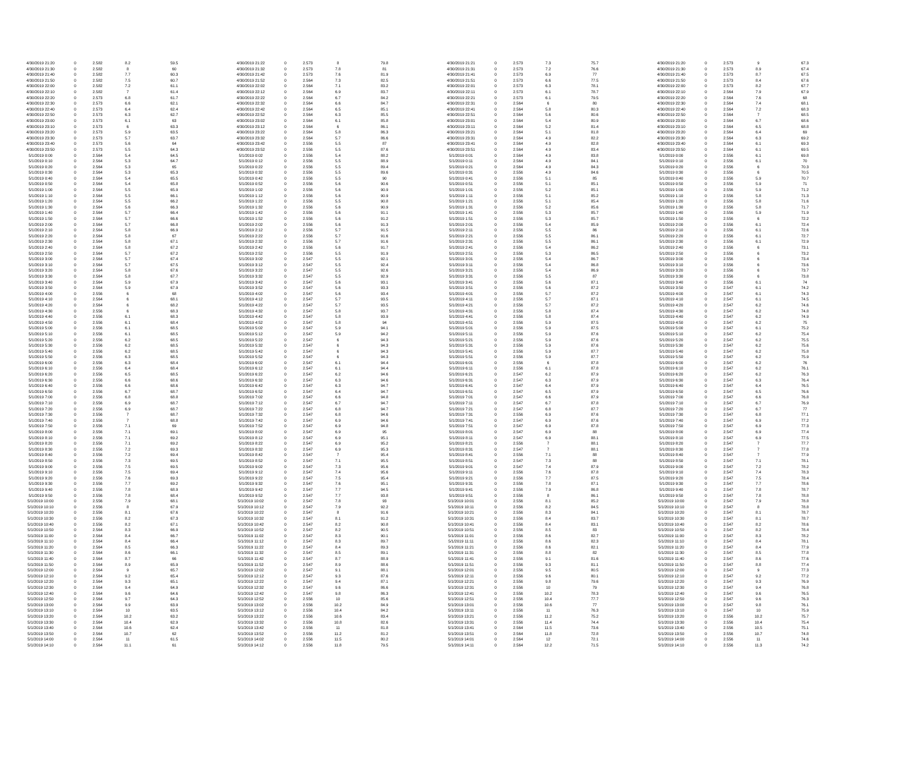| 4/30/2019 21:20 | 0 | 2.582 | 8.2 | 59.5 | 4/30/2019 21:22 | 0 | 2.573 | 8 | 79.8 | 4/30/2019 21:21 | 0 | 2.573 | 7.3 | 75.7 | 4/30/2019 21:20 | 0 | 2.573 | 9 | 67.3 |
| 4/30/2019 21:30 | 0 | 2.582 | 8 | 60 | 4/30/2019 21:32 | 0 | 2.573 | 7.8 | 81 | 4/30/2019 21:31 | 0 | 2.573 | 7.2 | 76.6 | 4/30/2019 21:30 | 0 | 2.573 | 8.9 | 67.4 |
| 4/30/2019 21:40 | 0 | 2.582 | 7.7 | 60.3 | 4/30/2019 21:42 | 0 | 2.573 | 7.6 | 81.9 | 4/30/2019 21:41 | 0 | 2.573 | 6.9 | 77 | 4/30/2019 21:40 | 0 | 2.573 | 8.7 | 67.5 |
| 4/30/2019 21:50 | 0 | 2.582 | 7.5 | 60.7 | 4/30/2019 21:52 | 0 | 2.564 | 7.3 | 82.5 | 4/30/2019 21:51 | 0 | 2.573 | 6.6 | 77.5 | 4/30/2019 21:50 | 0 | 2.573 | 8.4 | 67.6 |
| 4/30/2019 22:00 | 0 | 2.582 | 7.2 | 61.1 | 4/30/2019 22:02 | 0 | 2.564 | 7.1 | 83.2 | 4/30/2019 22:01 | 0 | 2.573 | 6.3 | 78.1 | 4/30/2019 22:00 | 0 | 2.573 | 8.2 | 67.7 |
| 4/30/2019 22:10 | 0 | 2.582 | 7 | 61.4 | 4/30/2019 22:12 | 0 | 2.564 | 6.9 | 83.7 | 4/30/2019 22:11 | 0 | 2.573 | 6.1 | 78.7 | 4/30/2019 22:10 | 0 | 2.564 | 7.9 | 67.9 |
| 4/30/2019 22:20 | 0 | 2.573 | 6.8 | 61.7 | 4/30/2019 22:22 | 0 | 2.564 | 6.7 | 84.2 | 4/30/2019 22:21 | 0 | 2.573 | 6.1 | 79.5 | 4/30/2019 22:20 | 0 | 2.564 | 7.6 | 68 |
| 4/30/2019 22:30 | 0 | 2.573 | 6.6 | 62.1 | 4/30/2019 22:32 | 0 | 2.564 | 6.6 | 84.7 | 4/30/2019 22:31 | 0 | 2.564 | 6 | 80 | 4/30/2019 22:30 | 0 | 2.564 | 7.4 | 68.1 |
| 4/30/2019 22:40 | 0 | 2.573 | 6.4 | 62.4 | 4/30/2019 22:42 | 0 | 2.564 | 6.5 | 85.1 | 4/30/2019 22:41 | 0 | 2.564 | 5.8 | 80.3 | 4/30/2019 22:40 | 0 | 2.564 | 7.2 | 68.3 |
| 4/30/2019 22:50 | 0 | 2.573 | 6.3 | 62.7 | 4/30/2019 22:52 | 0 | 2.564 | 6.3 | 85.5 | 4/30/2019 22:51 | 0 | 2.564 | 5.6 | 80.6 | 4/30/2019 22:50 | 0 | 2.564 | 7 | 68.5 |
| 4/30/2019 23:00 | 0 | 2.573 | 6.1 | 63 | 4/30/2019 23:02 | 0 | 2.564 | 6.1 | 85.8 | 4/30/2019 23:01 | 0 | 2.564 | 5.4 | 80.9 | 4/30/2019 23:00 | 0 | 2.564 | 6.7 | 68.6 |
| 4/30/2019 23:10 | 0 | 2.573 | 6 | 63.3 | 4/30/2019 23:12 | 0 | 2.564 | 6 | 86.1 | 4/30/2019 23:11 | 0 | 2.564 | 5.2 | 81.4 | 4/30/2019 23:10 | 0 | 2.564 | 6.5 | 68.8 |
| 4/30/2019 23:20 | 0 | 2.573 | 5.9 | 63.5 | 4/30/2019 23:22 | 0 | 2.564 | 5.8 | 86.3 | 4/30/2019 23:21 | 0 | 2.564 | 5.1 | 81.8 | 4/30/2019 23:20 | 0 | 2.564 | 6.4 | 69 |
| 4/30/2019 23:30 | 0 | 2.573 | 5.7 | 63.7 | 4/30/2019 23:32 | 0 | 2.564 | 5.7 | 86.6 | 4/30/2019 23:31 | 0 | 2.564 | 4.9 | 82.2 | 4/30/2019 23:30 | 0 | 2.564 | 6.3 | 69.2 |
| 4/30/2019 23:40 | 0 | 2.573 | 5.6 | 64 | 4/30/2019 23:42 | 0 | 2.556 | 5.5 | 87 | 4/30/2019 23:41 | 0 | 2.564 | 4.9 | 82.8 | 4/30/2019 23:40 | 0 | 2.564 | 6.1 | 69.3 |
| 4/30/2019 23:50 | 0 | 2.573 | 5.5 | 64.3 | 4/30/2019 23:52 | 0 | 2.556 | 5.5 | 87.6 | 4/30/2019 23:51 | 0 | 2.564 | 4.9 | 83.4 | 4/30/2019 23:50 | 0 | 2.564 | 6.1 | 69.5 |
| 5/1/2019 0:00 | 0 | 2.564 | 5.4 | 64.5 | 5/1/2019 0:02 | 0 | 2.556 | 5.4 | 88.2 | 5/1/2019 0:01 | 0 | 2.564 | 4.9 | 83.8 | 5/1/2019 0:00 | 0 | 2.556 | 6.1 | 69.8 |
| 5/1/2019 0:10 | 0 | 2.564 | 5.3 | 64.7 | 5/1/2019 0:12 | 0 | 2.556 | 5.5 | 88.9 | 5/1/2019 0:11 | 0 | 2.564 | 4.9 | 84.1 | 5/1/2019 0:10 | 0 | 2.556 | 6.1 | 70 |
| 5/1/2019 0:20 | 0 | 2.564 | 5.3 | 65 | 5/1/2019 0:22 | 0 | 2.556 | 5.5 | 89.4 | 5/1/2019 0:21 | 0 | 2.564 | 4.9 | 84.3 | 5/1/2019 0:20 | 0 | 2.556 | 6 | 70.3 |
| 5/1/2019 0:30 | 0 | 2.564 | 5.3 | 65.3 | 5/1/2019 0:32 | 0 | 2.556 | 5.5 | 89.6 | 5/1/2019 0:31 | 0 | 2.556 | 4.9 | 84.6 | 5/1/2019 0:30 | 0 | 2.556 | 6 | 70.5 |
| 5/1/2019 0:40 | 0 | 2.564 | 5.4 | 65.5 | 5/1/2019 0:42 | 0 | 2.556 | 5.5 | 90 | 5/1/2019 0:41 | 0 | 2.556 | 5.1 | 85 | 5/1/2019 0:40 | 0 | 2.556 | 5.9 | 70.7 |
| 5/1/2019 0:50 | 0 | 2.564 | 5.4 | 65.8 | 5/1/2019 0:52 | 0 | 2.556 | 5.6 | 90.6 | 5/1/2019 0:51 | 0 | 2.556 | 5.1 | 85.1 | 5/1/2019 0:50 | 0 | 2.556 | 5.9 | 71 |
| 5/1/2019 1:00 | 0 | 2.564 | 5.5 | 65.9 | 5/1/2019 1:02 | 0 | 2.556 | 5.6 | 90.9 | 5/1/2019 1:01 | 0 | 2.556 | 5.2 | 85.1 | 5/1/2019 1:00 | 0 | 2.556 | 5.9 | 71.2 |
| 5/1/2019 1:10 | 0 | 2.564 | 5.5 | 66.1 | 5/1/2019 1:12 | 0 | 2.556 | 5.6 | 90.9 | 5/1/2019 1:11 | 0 | 2.556 | 5.1 | 85.2 | 5/1/2019 1:10 | 0 | 2.556 | 5.8 | 71.3 |
| 5/1/2019 1:20 | 0 | 2.564 | 5.5 | 66.2 | 5/1/2019 1:22 | 0 | 2.556 | 5.5 | 90.8 | 5/1/2019 1:21 | 0 | 2.556 | 5.1 | 85.4 | 5/1/2019 1:20 | 0 | 2.556 | 5.8 | 71.6 |
| 5/1/2019 1:30 | 0 | 2.564 | 5.6 | 66.3 | 5/1/2019 1:32 | 0 | 2.556 | 5.6 | 90.9 | 5/1/2019 1:31 | 0 | 2.556 | 5.2 | 85.6 | 5/1/2019 1:30 | 0 | 2.556 | 5.8 | 71.7 |
| 5/1/2019 1:40 | 0 | 2.564 | 5.7 | 66.4 | 5/1/2019 1:42 | 0 | 2.556 | 5.6 | 91.1 | 5/1/2019 1:41 | 0 | 2.556 | 5.3 | 85.7 | 5/1/2019 1:40 | 0 | 2.556 | 5.9 | 71.9 |
| 5/1/2019 1:50 | 0 | 2.564 | 5.7 | 66.6 | 5/1/2019 1:52 | 0 | 2.556 | 5.6 | 91.2 | 5/1/2019 1:51 | 0 | 2.556 | 5.3 | 85.7 | 5/1/2019 1:50 | 0 | 2.556 | 6 | 72.2 |
| 5/1/2019 2:00 | 0 | 2.564 | 5.7 | 66.8 | 5/1/2019 2:02 | 0 | 2.556 | 5.6 | 91.3 | 5/1/2019 2:01 | 0 | 2.556 | 5.4 | 85.9 | 5/1/2019 2:00 | 0 | 2.556 | 6.1 | 72.4 |
| 5/1/2019 2:10 | 0 | 2.564 | 5.8 | 66.9 | 5/1/2019 2:12 | 0 | 2.556 | 5.7 | 91.5 | 5/1/2019 2:11 | 0 | 2.556 | 5.5 | 86 | 5/1/2019 2:10 | 0 | 2.556 | 6.1 | 72.6 |
| 5/1/2019 2:20 | 0 | 2.564 | 5.8 | 67 | 5/1/2019 2:22 | 0 | 2.556 | 5.7 | 91.6 | 5/1/2019 2:21 | 0 | 2.556 | 5.5 | 86.1 | 5/1/2019 2:20 | 0 | 2.556 | 6.1 | 72.7 |
| 5/1/2019 2:30 | 0 | 2.564 | 5.8 | 67.1 | 5/1/2019 2:32 | 0 | 2.556 | 5.7 | 91.6 | 5/1/2019 2:31 | 0 | 2.556 | 5.5 | 86.1 | 5/1/2019 2:30 | 0 | 2.556 | 6.1 | 72.9 |
| 5/1/2019 2:40 | 0 | 2.564 | 5.8 | 67.2 | 5/1/2019 2:42 | 0 | 2.556 | 5.6 | 91.7 | 5/1/2019 2:41 | 0 | 2.556 | 5.4 | 86.2 | 5/1/2019 2:40 | 0 | 2.556 | 6 | 73.1 |
| 5/1/2019 2:50 | 0 | 2.564 | 5.7 | 67.2 | 5/1/2019 2:52 | 0 | 2.556 | 5.5 | 91.9 | 5/1/2019 2:51 | 0 | 2.556 | 5.3 | 86.5 | 5/1/2019 2:50 | 0 | 2.556 | 6 | 73.2 |
| 5/1/2019 3:00 | 0 | 2.564 | 5.7 | 67.4 | 5/1/2019 3:02 | 0 | 2.547 | 5.5 | 92.1 | 5/1/2019 3:01 | 0 | 2.556 | 5.4 | 86.7 | 5/1/2019 3:00 | 0 | 2.556 | 6 | 73.4 |
| 5/1/2019 3:10 | 0 | 2.564 | 5.7 | 67.5 | 5/1/2019 3:12 | 0 | 2.547 | 5.5 | 92.4 | 5/1/2019 3:11 | 0 | 2.556 | 5.4 | 86.8 | 5/1/2019 3:10 | 0 | 2.556 | 6 | 73.6 |
| 5/1/2019 3:20 | 0 | 2.564 | 5.8 | 67.6 | 5/1/2019 3:22 | 0 | 2.547 | 5.5 | 92.6 | 5/1/2019 3:21 | 0 | 2.556 | 5.4 | 86.9 | 5/1/2019 3:20 | 0 | 2.556 | 6 | 73.7 |
| 5/1/2019 3:30 | 0 | 2.564 | 5.8 | 67.7 | 5/1/2019 3:32 | 0 | 2.547 | 5.5 | 92.9 | 5/1/2019 3:31 | 0 | 2.556 | 5.5 | 87 | 5/1/2019 3:30 | 0 | 2.556 | 6 | 73.8 |
| 5/1/2019 3:40 | 0 | 2.564 | 5.9 | 67.9 | 5/1/2019 3:42 | 0 | 2.547 | 5.6 | 93.1 | 5/1/2019 3:41 | 0 | 2.556 | 5.6 | 87.1 | 5/1/2019 3:40 | 0 | 2.556 | 6.1 | 74 |
| 5/1/2019 3:50 | 0 | 2.564 | 5.9 | 67.9 | 5/1/2019 3:52 | 0 | 2.547 | 5.6 | 93.3 | 5/1/2019 3:51 | 0 | 2.556 | 5.6 | 87.2 | 5/1/2019 3:50 | 0 | 2.547 | 6.1 | 74.2 |
| 5/1/2019 4:00 | 0 | 2.556 | 6 | 68 | 5/1/2019 4:02 | 0 | 2.547 | 5.6 | 93.4 | 5/1/2019 4:01 | 0 | 2.556 | 5.7 | 87.2 | 5/1/2019 4:00 | 0 | 2.547 | 6.1 | 74.3 |
| 5/1/2019 4:10 | 0 | 2.564 | 6 | 68.1 | 5/1/2019 4:12 | 0 | 2.547 | 5.7 | 93.5 | 5/1/2019 4:11 | 0 | 2.556 | 5.7 | 87.1 | 5/1/2019 4:10 | 0 | 2.547 | 6.1 | 74.5 |
| 5/1/2019 4:20 | 0 | 2.564 | 6 | 68.2 | 5/1/2019 4:22 | 0 | 2.547 | 5.7 | 93.5 | 5/1/2019 4:21 | 0 | 2.556 | 5.7 | 87.2 | 5/1/2019 4:20 | 0 | 2.547 | 6.2 | 74.6 |
| 5/1/2019 4:30 | 0 | 2.556 | 6 | 68.3 | 5/1/2019 4:32 | 0 | 2.547 | 5.8 | 93.7 | 5/1/2019 4:31 | 0 | 2.556 | 5.8 | 87.4 | 5/1/2019 4:30 | 0 | 2.547 | 6.2 | 74.8 |
| 5/1/2019 4:40 | 0 | 2.556 | 6.1 | 68.3 | 5/1/2019 4:42 | 0 | 2.547 | 5.8 | 93.9 | 5/1/2019 4:41 | 0 | 2.556 | 5.8 | 87.4 | 5/1/2019 4:40 | 0 | 2.547 | 6.2 | 74.9 |
| 5/1/2019 4:50 | 0 | 2.556 | 6.1 | 68.4 | 5/1/2019 4:52 | 0 | 2.547 | 5.8 | 94 | 5/1/2019 4:51 | 0 | 2.556 | 5.9 | 87.5 | 5/1/2019 4:50 | 0 | 2.547 | 6.2 | 75 |
| 5/1/2019 5:00 | 0 | 2.556 | 6.1 | 68.5 | 5/1/2019 5:02 | 0 | 2.547 | 5.9 | 94.1 | 5/1/2019 5:01 | 0 | 2.556 | 5.9 | 87.5 | 5/1/2019 5:00 | 0 | 2.547 | 6.1 | 75.2 |
| 5/1/2019 5:10 | 0 | 2.556 | 6.1 | 68.5 | 5/1/2019 5:12 | 0 | 2.547 | 5.9 | 94.2 | 5/1/2019 5:11 | 0 | 2.556 | 5.9 | 87.6 | 5/1/2019 5:10 | 0 | 2.547 | 6.2 | 75.4 |
| 5/1/2019 5:20 | 0 | 2.556 | 6.2 | 68.5 | 5/1/2019 5:22 | 0 | 2.547 | 6 | 94.3 | 5/1/2019 5:21 | 0 | 2.556 | 5.9 | 87.6 | 5/1/2019 5:20 | 0 | 2.547 | 6.2 | 75.5 |
| 5/1/2019 5:30 | 0 | 2.556 | 6.2 | 68.5 | 5/1/2019 5:32 | 0 | 2.547 | 6 | 94.3 | 5/1/2019 5:31 | 0 | 2.556 | 5.9 | 87.6 | 5/1/2019 5:30 | 0 | 2.547 | 6.2 | 75.6 |
| 5/1/2019 5:40 | 0 | 2.556 | 6.2 | 68.5 | 5/1/2019 5:42 | 0 | 2.547 | 6 | 94.3 | 5/1/2019 5:41 | 0 | 2.556 | 5.9 | 87.7 | 5/1/2019 5:40 | 0 | 2.547 | 6.2 | 75.8 |
| 5/1/2019 5:50 | 0 | 2.556 | 6.3 | 68.5 | 5/1/2019 5:52 | 0 | 2.547 | 6 | 94.3 | 5/1/2019 5:51 | 0 | 2.556 | 5.9 | 87.7 | 5/1/2019 5:50 | 0 | 2.547 | 6.2 | 75.9 |
| 5/1/2019 6:00 | 0 | 2.556 | 6.3 | 68.4 | 5/1/2019 6:02 | 0 | 2.547 | 6.1 | 94.4 | 5/1/2019 6:01 | 0 | 2.556 | 6 | 87.8 | 5/1/2019 6:00 | 0 | 2.547 | 6.2 | 76 |
| 5/1/2019 6:10 | 0 | 2.556 | 6.4 | 68.4 | 5/1/2019 6:12 | 0 | 2.547 | 6.1 | 94.4 | 5/1/2019 6:11 | 0 | 2.556 | 6.1 | 87.8 | 5/1/2019 6:10 | 0 | 2.547 | 6.2 | 76.1 |
| 5/1/2019 6:20 | 0 | 2.556 | 6.5 | 68.5 | 5/1/2019 6:22 | 0 | 2.547 | 6.2 | 94.6 | 5/1/2019 6:21 | 0 | 2.547 | 6.2 | 87.9 | 5/1/2019 6:20 | 0 | 2.547 | 6.2 | 76.3 |
| 5/1/2019 6:30 | 0 | 2.556 | 6.6 | 68.6 | 5/1/2019 6:32 | 0 | 2.547 | 6.3 | 94.6 | 5/1/2019 6:31 | 0 | 2.547 | 6.3 | 87.9 | 5/1/2019 6:30 | 0 | 2.547 | 6.3 | 76.4 |
| 5/1/2019 6:40 | 0 | 2.556 | 6.6 | 68.6 | 5/1/2019 6:42 | 0 | 2.547 | 6.3 | 94.7 | 5/1/2019 6:41 | 0 | 2.547 | 6.4 | 87.9 | 5/1/2019 6:40 | 0 | 2.547 | 6.4 | 76.5 |
| 5/1/2019 6:50 | 0 | 2.556 | 6.7 | 68.7 | 5/1/2019 6:52 | 0 | 2.547 | 6.4 | 94.7 | 5/1/2019 6:51 | 0 | 2.547 | 6.5 | 87.9 | 5/1/2019 6:50 | 0 | 2.547 | 6.5 | 76.6 |
| 5/1/2019 7:00 | 0 | 2.556 | 6.8 | 68.8 | 5/1/2019 7:02 | 0 | 2.547 | 6.6 | 94.8 | 5/1/2019 7:01 | 0 | 2.547 | 6.6 | 87.9 | 5/1/2019 7:00 | 0 | 2.547 | 6.6 | 76.8 |
| 5/1/2019 7:10 | 0 | 2.556 | 6.9 | 68.7 | 5/1/2019 7:12 | 0 | 2.547 | 6.7 | 94.7 | 5/1/2019 7:11 | 0 | 2.547 | 6.7 | 87.8 | 5/1/2019 7:10 | 0 | 2.547 | 6.7 | 76.9 |
| 5/1/2019 7:20 | 0 | 2.556 | 6.9 | 68.7 | 5/1/2019 7:22 | 0 | 2.547 | 6.8 | 94.7 | 5/1/2019 7:21 | 0 | 2.547 | 6.8 | 87.7 | 5/1/2019 7:20 | 0 | 2.547 | 6.7 | 77 |
| 5/1/2019 7:30 | 0 | 2.556 | 7 | 68.7 | 5/1/2019 7:32 | 0 | 2.547 | 6.8 | 94.6 | 5/1/2019 7:31 | 0 | 2.556 | 6.9 | 87.6 | 5/1/2019 7:30 | 0 | 2.547 | 6.8 | 77.1 |
| 5/1/2019 7:40 | 0 | 2.556 | 7 | 68.8 | 5/1/2019 7:42 | 0 | 2.547 | 6.9 | 94.6 | 5/1/2019 7:41 | 0 | 2.547 | 6.9 | 87.6 | 5/1/2019 7:40 | 0 | 2.547 | 6.9 | 77.2 |
| 5/1/2019 7:50 | 0 | 2.556 | 7.1 | 69 | 5/1/2019 7:52 | 0 | 2.547 | 6.9 | 94.8 | 5/1/2019 7:51 | 0 | 2.547 | 6.9 | 87.8 | 5/1/2019 7:50 | 0 | 2.547 | 6.9 | 77.3 |
| 5/1/2019 8:00 | 0 | 2.556 | 7.1 | 69.1 | 5/1/2019 8:02 | 0 | 2.547 | 6.9 | 95 | 5/1/2019 8:01 | 0 | 2.547 | 6.9 | 88 | 5/1/2019 8:00 | 0 | 2.547 | 6.9 | 77.4 |
| 5/1/2019 8:10 | 0 | 2.556 | 7.1 | 69.2 | 5/1/2019 8:12 | 0 | 2.547 | 6.9 | 95.1 | 5/1/2019 8:11 | 0 | 2.547 | 6.9 | 88.1 | 5/1/2019 8:10 | 0 | 2.547 | 6.9 | 77.5 |
| 5/1/2019 8:20 | 0 | 2.556 | 7.1 | 69.2 | 5/1/2019 8:22 | 0 | 2.547 | 6.9 | 95.2 | 5/1/2019 8:21 | 0 | 2.556 | 7 | 88.1 | 5/1/2019 8:20 | 0 | 2.547 | 7 | 77.7 |
| 5/1/2019 8:30 | 0 | 2.556 | 7.2 | 69.3 | 5/1/2019 8:32 | 0 | 2.547 | 6.9 | 95.3 | 5/1/2019 8:31 | 0 | 2.547 | 7 | 88.1 | 5/1/2019 8:30 | 0 | 2.547 | 7 | 77.8 |
| 5/1/2019 8:40 | 0 | 2.556 | 7.2 | 69.4 | 5/1/2019 8:42 | 0 | 2.547 | 7 | 95.4 | 5/1/2019 8:41 | 0 | 2.556 | 7.1 | 88 | 5/1/2019 8:40 | 0 | 2.547 | 7 | 77.9 |
| 5/1/2019 8:50 | 0 | 2.556 | 7.3 | 69.5 | 5/1/2019 8:52 | 0 | 2.547 | 7.1 | 95.5 | 5/1/2019 8:51 | 0 | 2.547 | 7.3 | 88 | 5/1/2019 8:50 | 0 | 2.547 | 7.1 | 78.1 |
| 5/1/2019 9:00 | 0 | 2.556 | 7.5 | 69.5 | 5/1/2019 9:02 | 0 | 2.547 | 7.3 | 95.6 | 5/1/2019 9:01 | 0 | 2.547 | 7.4 | 87.9 | 5/1/2019 9:00 | 0 | 2.547 | 7.2 | 78.2 |
| 5/1/2019 9:10 | 0 | 2.556 | 7.5 | 69.4 | 5/1/2019 9:12 | 0 | 2.547 | 7.4 | 95.6 | 5/1/2019 9:11 | 0 | 2.556 | 7.6 | 87.8 | 5/1/2019 9:10 | 0 | 2.547 | 7.4 | 78.3 |
| 5/1/2019 9:20 | 0 | 2.556 | 7.6 | 69.3 | 5/1/2019 9:22 | 0 | 2.547 | 7.5 | 95.4 | 5/1/2019 9:21 | 0 | 2.556 | 7.7 | 87.5 | 5/1/2019 9:20 | 0 | 2.547 | 7.5 | 78.4 |
| 5/1/2019 9:30 | 0 | 2.556 | 7.7 | 69.2 | 5/1/2019 9:32 | 0 | 2.547 | 7.6 | 95.1 | 5/1/2019 9:31 | 0 | 2.556 | 7.8 | 87.1 | 5/1/2019 9:30 | 0 | 2.547 | 7.7 | 78.6 |
| 5/1/2019 9:40 | 0 | 2.556 | 7.8 | 68.9 | 5/1/2019 9:42 | 0 | 2.547 | 7.7 | 94.5 | 5/1/2019 9:41 | 0 | 2.556 | 7.9 | 86.8 | 5/1/2019 9:40 | 0 | 2.547 | 7.8 | 78.7 |
| 5/1/2019 9:50 | 0 | 2.556 | 7.8 | 68.4 | 5/1/2019 9:52 | 0 | 2.547 | 7.7 | 93.8 | 5/1/2019 9:51 | 0 | 2.556 | 8 | 86.1 | 5/1/2019 9:50 | 0 | 2.547 | 7.8 | 78.8 |
| 5/1/2019 10:00 | 0 | 2.556 | 7.9 | 68.1 | 5/1/2019 10:02 | 0 | 2.547 | 7.8 | 93 | 5/1/2019 10:01 | 0 | 2.556 | 8.1 | 85.2 | 5/1/2019 10:00 | 0 | 2.547 | 7.9 | 78.8 |
| 5/1/2019 10:10 | 0 | 2.556 | 8 | 67.9 | 5/1/2019 10:12 | 0 | 2.547 | 7.9 | 92.2 | 5/1/2019 10:11 | 0 | 2.556 | 8.2 | 84.5 | 5/1/2019 10:10 | 0 | 2.547 | 8 | 78.8 |
| 5/1/2019 10:20 | 0 | 2.556 | 8.1 | 67.6 | 5/1/2019 10:22 | 0 | 2.547 | 8 | 91.6 | 5/1/2019 10:21 | 0 | 2.556 | 8.3 | 84.1 | 5/1/2019 10:20 | 0 | 2.547 | 8.1 | 78.7 |
| 5/1/2019 10:30 | 0 | 2.556 | 8.2 | 67.3 | 5/1/2019 10:32 | 0 | 2.547 | 8.1 | 91.2 | 5/1/2019 10:31 | 0 | 2.556 | 8.4 | 83.7 | 5/1/2019 10:30 | 0 | 2.547 | 8.1 | 78.7 |
| 5/1/2019 10:40 | 0 | 2.556 | 8.2 | 67.1 | 5/1/2019 10:42 | 0 | 2.547 | 8.2 | 90.8 | 5/1/2019 10:41 | 0 | 2.556 | 8.4 | 83.1 | 5/1/2019 10:40 | 0 | 2.547 | 8.2 | 78.6 |
| 5/1/2019 10:50 | 0 | 2.564 | 8.3 | 66.9 | 5/1/2019 10:52 | 0 | 2.547 | 8.2 | 90.5 | 5/1/2019 10:51 | 0 | 2.556 | 8.5 | 83 | 5/1/2019 10:50 | 0 | 2.547 | 8.2 | 78.4 |
| 5/1/2019 11:00 | 0 | 2.564 | 8.4 | 66.7 | 5/1/2019 11:02 | 0 | 2.547 | 8.3 | 90.1 | 5/1/2019 11:01 | 0 | 2.556 | 8.6 | 82.7 | 5/1/2019 11:00 | 0 | 2.547 | 8.3 | 78.2 |
| 5/1/2019 11:10 | 0 | 2.564 | 8.4 | 66.4 | 5/1/2019 11:12 | 0 | 2.547 | 8.3 | 89.7 | 5/1/2019 11:11 | 0 | 2.556 | 8.6 | 82.3 | 5/1/2019 11:10 | 0 | 2.547 | 8.4 | 78.1 |
| 5/1/2019 11:20 | 0 | 2.564 | 8.5 | 66.3 | 5/1/2019 11:22 | 0 | 2.547 | 8.4 | 89.3 | 5/1/2019 11:21 | 0 | 2.556 | 8.6 | 82.1 | 5/1/2019 11:20 | 0 | 2.547 | 8.4 | 77.9 |
| 5/1/2019 11:30 | 0 | 2.564 | 8.6 | 66.1 | 5/1/2019 11:32 | 0 | 2.547 | 8.5 | 89.1 | 5/1/2019 11:31 | 0 | 2.556 | 8.8 | 82 | 5/1/2019 11:30 | 0 | 2.547 | 8.5 | 77.8 |
| 5/1/2019 11:40 | 0 | 2.564 | 8.7 | 66 | 5/1/2019 11:42 | 0 | 2.547 | 8.7 | 88.9 | 5/1/2019 11:41 | 0 | 2.556 | 9.1 | 81.6 | 5/1/2019 11:40 | 0 | 2.547 | 8.6 | 77.6 |
| 5/1/2019 11:50 | 0 | 2.564 | 8.9 | 65.9 | 5/1/2019 11:52 | 0 | 2.547 | 8.9 | 88.6 | 5/1/2019 11:51 | 0 | 2.556 | 9.3 | 81.1 | 5/1/2019 11:50 | 0 | 2.547 | 8.8 | 77.4 |
| 5/1/2019 12:00 | 0 | 2.564 | 9 | 65.7 | 5/1/2019 12:02 | 0 | 2.547 | 9.1 | 88.1 | 5/1/2019 12:01 | 0 | 2.556 | 9.5 | 80.5 | 5/1/2019 12:00 | 0 | 2.547 | 9 | 77.3 |
| 5/1/2019 12:10 | 0 | 2.564 | 9.2 | 65.4 | 5/1/2019 12:12 | 0 | 2.547 | 9.3 | 87.6 | 5/1/2019 12:11 | 0 | 2.556 | 9.6 | 80.1 | 5/1/2019 12:10 | 0 | 2.547 | 9.2 | 77.2 |
| 5/1/2019 12:20 | 0 | 2.564 | 9.3 | 65.1 | 5/1/2019 12:22 | 0 | 2.547 | 9.4 | 87.1 | 5/1/2019 12:21 | 0 | 2.556 | 9.8 | 79.6 | 5/1/2019 12:20 | 0 | 2.547 | 9.3 | 76.9 |
| 5/1/2019 12:30 | 0 | 2.564 | 9.4 | 64.9 | 5/1/2019 12:32 | 0 | 2.547 | 9.6 | 86.6 | 5/1/2019 12:31 | 0 | 2.556 | 10 | 79 | 5/1/2019 12:30 | 0 | 2.547 | 9.4 | 76.8 |
| 5/1/2019 12:40 | 0 | 2.564 | 9.6 | 64.6 | 5/1/2019 12:42 | 0 | 2.547 | 9.8 | 86.3 | 5/1/2019 12:41 | 0 | 2.556 | 10.2 | 78.3 | 5/1/2019 12:40 | 0 | 2.547 | 9.6 | 76.5 |
| 5/1/2019 12:50 | 0 | 2.564 | 9.7 | 64.3 | 5/1/2019 12:52 | 0 | 2.556 | 10 | 85.6 | 5/1/2019 12:51 | 0 | 2.556 | 10.4 | 77.7 | 5/1/2019 12:50 | 0 | 2.547 | 9.6 | 76.3 |
| 5/1/2019 13:00 | 0 | 2.564 | 9.9 | 63.9 | 5/1/2019 13:02 | 0 | 2.556 | 10.2 | 84.9 | 5/1/2019 13:01 | 0 | 2.556 | 10.6 | 77 | 5/1/2019 13:00 | 0 | 2.547 | 9.8 | 76.1 |
| 5/1/2019 13:10 | 0 | 2.564 | 10 | 63.5 | 5/1/2019 13:12 | 0 | 2.556 | 10.4 | 84.2 | 5/1/2019 13:11 | 0 | 2.556 | 11 | 76.3 | 5/1/2019 13:10 | 0 | 2.547 | 10 | 75.9 |
| 5/1/2019 13:20 | 0 | 2.564 | 10.2 | 63.2 | 5/1/2019 13:22 | 0 | 2.556 | 10.6 | 83.4 | 5/1/2019 13:21 | 0 | 2.556 | 11.2 | 75.2 | 5/1/2019 13:20 | 0 | 2.556 | 10.2 | 75.7 |
| 5/1/2019 13:30 | 0 | 2.564 | 10.4 | 62.9 | 5/1/2019 13:32 | 0 | 2.556 | 10.8 | 82.6 | 5/1/2019 13:31 | 0 | 2.556 | 11.4 | 74.4 | 5/1/2019 13:30 | 0 | 2.556 | 10.4 | 75.4 |
| 5/1/2019 13:40 | 0 | 2.564 | 10.6 | 62.4 | 5/1/2019 13:42 | 0 | 2.556 | 11 | 81.8 | 5/1/2019 13:41 | 0 | 2.564 | 11.5 | 73.6 | 5/1/2019 13:40 | 0 | 2.556 | 10.5 | 75.1 |
| 5/1/2019 13:50 | 0 | 2.564 | 10.7 | 62 | 5/1/2019 13:52 | 0 | 2.556 | 11.2 | 81.2 | 5/1/2019 13:51 | 0 | 2.564 | 11.8 | 72.8 | 5/1/2019 13:50 | 0 | 2.556 | 10.7 | 74.8 |
| 5/1/2019 14:00 | 0 | 2.564 | 11 | 61.5 | 5/1/2019 14:02 | 0 | 2.556 | 11.5 | 80.2 | 5/1/2019 14:01 | 0 | 2.564 | 12 | 72.1 | 5/1/2019 14:00 | 0 | 2.556 | 11 | 74.6 |
| 5/1/2019 14:10 | 0 | 2.564 | 11.1 | 61 | 5/1/2019 14:12 | 0 | 2.556 | 11.8 | 79.5 | 5/1/2019 14:11 | 0 | 2.564 | 12.2 | 71.5 | 5/1/2019 14:10 | 0 | 2.556 | 11.3 | 74.2 |